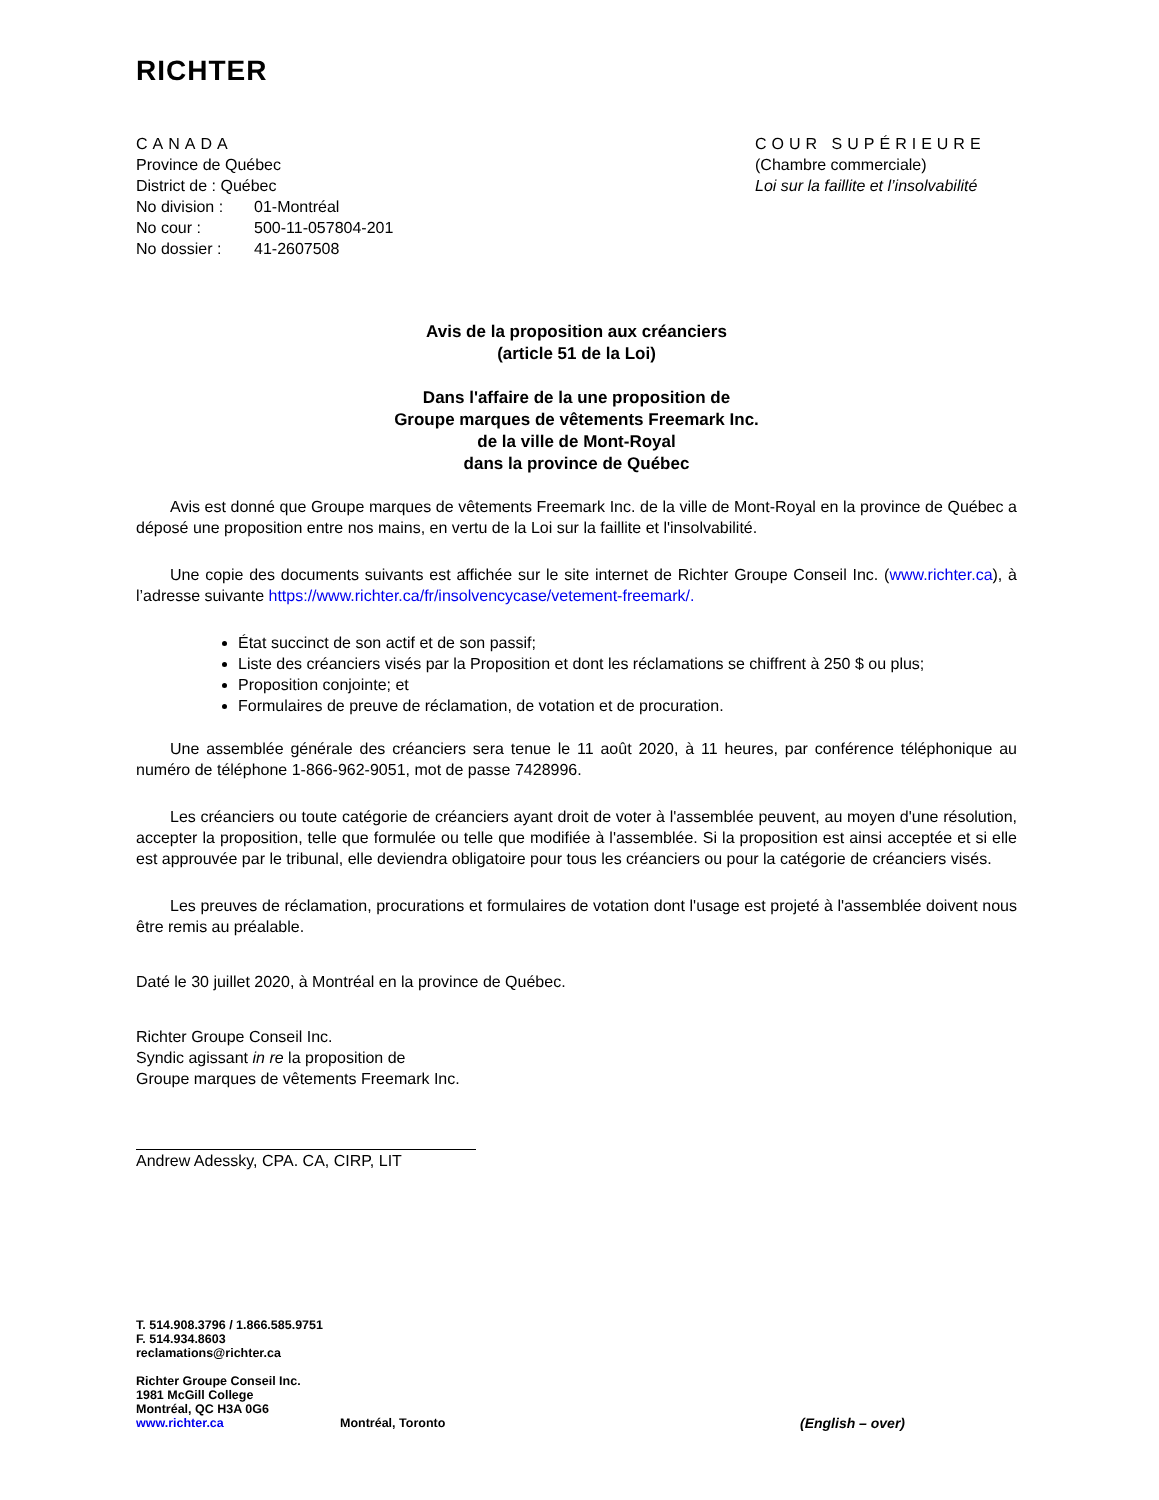RICHTER
CANADA
Province de Québec
District de : Québec
No division : 01-Montréal
No cour : 500-11-057804-201
No dossier : 41-2607508
COUR SUPÉRIEURE
(Chambre commerciale)
Loi sur la faillite et l’insolvabilité
Avis de la proposition aux créanciers
(article 51 de la Loi)
Dans l'affaire de la une proposition de
Groupe marques de vêtements Freemark Inc.
de la ville de Mont-Royal
dans la province de Québec
Avis est donné que Groupe marques de vêtements Freemark Inc. de la ville de Mont-Royal en la province de Québec a déposé une proposition entre nos mains, en vertu de la Loi sur la faillite et l'insolvabilité.
Une copie des documents suivants est affichée sur le site internet de Richter Groupe Conseil Inc. (www.richter.ca), à l’adresse suivante https://www.richter.ca/fr/insolvencycase/vetement-freemark/.
État succinct de son actif et de son passif;
Liste des créanciers visés par la Proposition et dont les réclamations se chiffrent à 250 $ ou plus;
Proposition conjointe; et
Formulaires de preuve de réclamation, de votation et de procuration.
Une assemblée générale des créanciers sera tenue le 11 août 2020, à 11 heures, par conférence téléphonique au numéro de téléphone 1-866-962-9051, mot de passe 7428996.
Les créanciers ou toute catégorie de créanciers ayant droit de voter à l'assemblée peuvent, au moyen d'une résolution, accepter la proposition, telle que formulée ou telle que modifiée à l'assemblée. Si la proposition est ainsi acceptée et si elle est approuvée par le tribunal, elle deviendra obligatoire pour tous les créanciers ou pour la catégorie de créanciers visés.
Les preuves de réclamation, procurations et formulaires de votation dont l'usage est projeté à l'assemblée doivent nous être remis au préalable.
Daté le 30 juillet 2020, à Montréal en la province de Québec.
Richter Groupe Conseil Inc.
Syndic agissant in re la proposition de
Groupe marques de vêtements Freemark Inc.
Andrew Adessky, CPA. CA, CIRP, LIT
T. 514.908.3796 / 1.866.585.9751
F. 514.934.8603
reclamations@richter.ca
Richter Groupe Conseil Inc.
1981 McGill College
Montréal, QC H3A 0G6
www.richter.ca Montréal, Toronto (English – over)